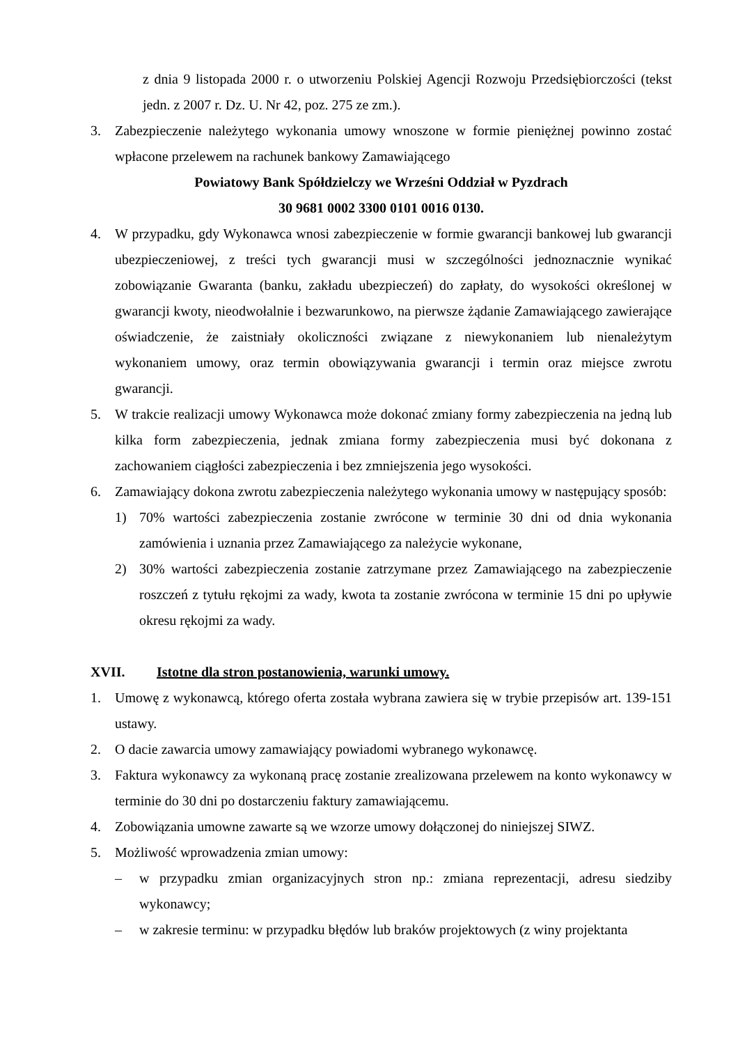z dnia 9 listopada 2000 r. o utworzeniu Polskiej Agencji Rozwoju Przedsiębiorczości (tekst jedn. z 2007 r. Dz. U. Nr 42, poz. 275 ze zm.).
3. Zabezpieczenie należytego wykonania umowy wnoszone w formie pieniężnej powinno zostać wpłacone przelewem na rachunek bankowy Zamawiającego
Powiatowy Bank Spółdzielczy we Wrześni Oddział w Pyzdrach
30 9681 0002 3300 0101 0016 0130.
4. W przypadku, gdy Wykonawca wnosi zabezpieczenie w formie gwarancji bankowej lub gwarancji ubezpieczeniowej, z treści tych gwarancji musi w szczególności jednoznacznie wynikać zobowiązanie Gwaranta (banku, zakładu ubezpieczeń) do zapłaty, do wysokości określonej w gwarancji kwoty, nieodwołalnie i bezwarunkowo, na pierwsze żądanie Zamawiającego zawierające oświadczenie, że zaistniały okoliczności związane z niewykonaniem lub nienależytym wykonaniem umowy, oraz termin obowiązywania gwarancji i termin oraz miejsce zwrotu gwarancji.
5. W trakcie realizacji umowy Wykonawca może dokonać zmiany formy zabezpieczenia na jedną lub kilka form zabezpieczenia, jednak zmiana formy zabezpieczenia musi być dokonana z zachowaniem ciągłości zabezpieczenia i bez zmniejszenia jego wysokości.
6. Zamawiający dokona zwrotu zabezpieczenia należytego wykonania umowy w następujący sposób:
1) 70% wartości zabezpieczenia zostanie zwrócone w terminie 30 dni od dnia wykonania zamówienia i uznania przez Zamawiającego za należycie wykonane,
2) 30% wartości zabezpieczenia zostanie zatrzymane przez Zamawiającego na zabezpieczenie roszczeń z tytułu rękojmi za wady, kwota ta zostanie zwrócona w terminie 15 dni po upływie okresu rękojmi za wady.
XVII. Istotne dla stron postanowienia, warunki umowy.
1. Umowę z wykonawcą, którego oferta została wybrana zawiera się w trybie przepisów art. 139-151 ustawy.
2. O dacie zawarcia umowy zamawiający powiadomi wybranego wykonawcę.
3. Faktura wykonawcy za wykonaną pracę zostanie zrealizowana przelewem na konto wykonawcy w terminie do 30 dni po dostarczeniu faktury zamawiającemu.
4. Zobowiązania umowne zawarte są we wzorze umowy dołączonej do niniejszej SIWZ.
5. Możliwość wprowadzenia zmian umowy:
– w przypadku zmian organizacyjnych stron np.: zmiana reprezentacji, adresu siedziby wykonawcy;
– w zakresie terminu: w przypadku błędów lub braków projektowych (z winy projektanta